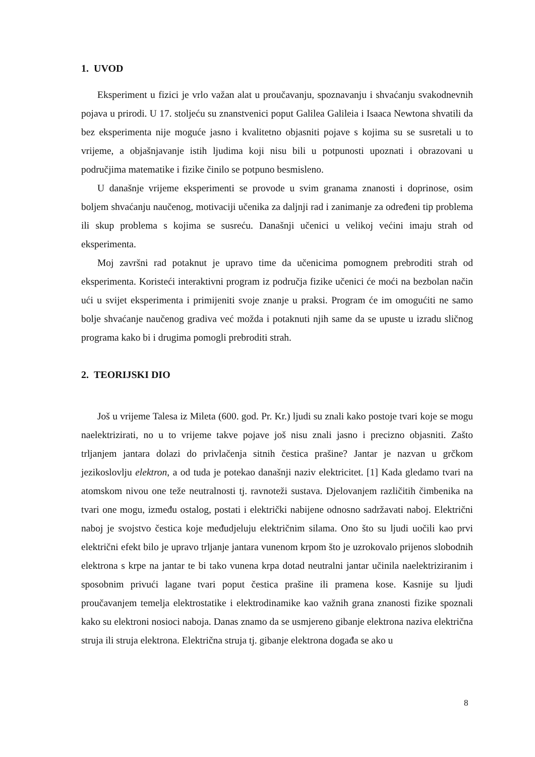1. UVOD
Eksperiment u fizici je vrlo važan alat u proučavanju, spoznavanju i shvaćanju svakodnevnih pojava u prirodi. U 17. stoljeću su znanstvenici poput Galilea Galileia i Isaaca Newtona shvatili da bez eksperimenta nije moguće jasno i kvalitetno objasniti pojave s kojima su se susretali u to vrijeme, a objašnjavanje istih ljudima koji nisu bili u potpunosti upoznati i obrazovani u područjima matematike i fizike činilo se potpuno besmisleno.
U današnje vrijeme eksperimenti se provode u svim granama znanosti i doprinose, osim boljem shvaćanju naučenog, motivaciji učenika za daljnji rad i zanimanje za određeni tip problema ili skup problema s kojima se susreću. Današnji učenici u velikoj većini imaju strah od eksperimenta.
Moj završni rad potaknut je upravo time da učenicima pomognem prebroditi strah od eksperimenta. Koristeći interaktivni program iz područja fizike učenici će moći na bezbolan način ući u svijet eksperimenta i primijeniti svoje znanje u praksi. Program će im omogućiti ne samo bolje shvaćanje naučenog gradiva već možda i potaknuti njih same da se upuste u izradu sličnog programa kako bi i drugima pomogli prebroditi strah.
2. TEORIJSKI DIO
Još u vrijeme Talesa iz Mileta (600. god. Pr. Kr.) ljudi su znali kako postoje tvari koje se mogu naelektrizirati, no u to vrijeme takve pojave još nisu znali jasno i precizno objasniti. Zašto trljanjem jantara dolazi do privlačenja sitnih čestica prašine? Jantar je nazvan u grčkom jezikoslovlju elektron, a od tuda je potekao današnji naziv elektricitet. [1] Kada gledamo tvari na atomskom nivou one teže neutralnosti tj. ravnoteži sustava. Djelovanjem različitih čimbenika na tvari one mogu, između ostalog, postati i električki nabijene odnosno sadržavati naboj. Električni naboj je svojstvo čestica koje međudjeluju električnim silama. Ono što su ljudi uočili kao prvi električni efekt bilo je upravo trljanje jantara vunenom krpom što je uzrokovalo prijenos slobodnih elektrona s krpe na jantar te bi tako vunena krpa dotad neutralni jantar učinila naelektriziranim i sposobnim privući lagane tvari poput čestica prašine ili pramena kose. Kasnije su ljudi proučavanjem temelja elektrostatike i elektrodinamike kao važnih grana znanosti fizike spoznali kako su elektroni nosioci naboja. Danas znamo da se usmjereno gibanje elektrona naziva električna struja ili struja elektrona. Električna struja tj. gibanje elektrona događa se ako u
8